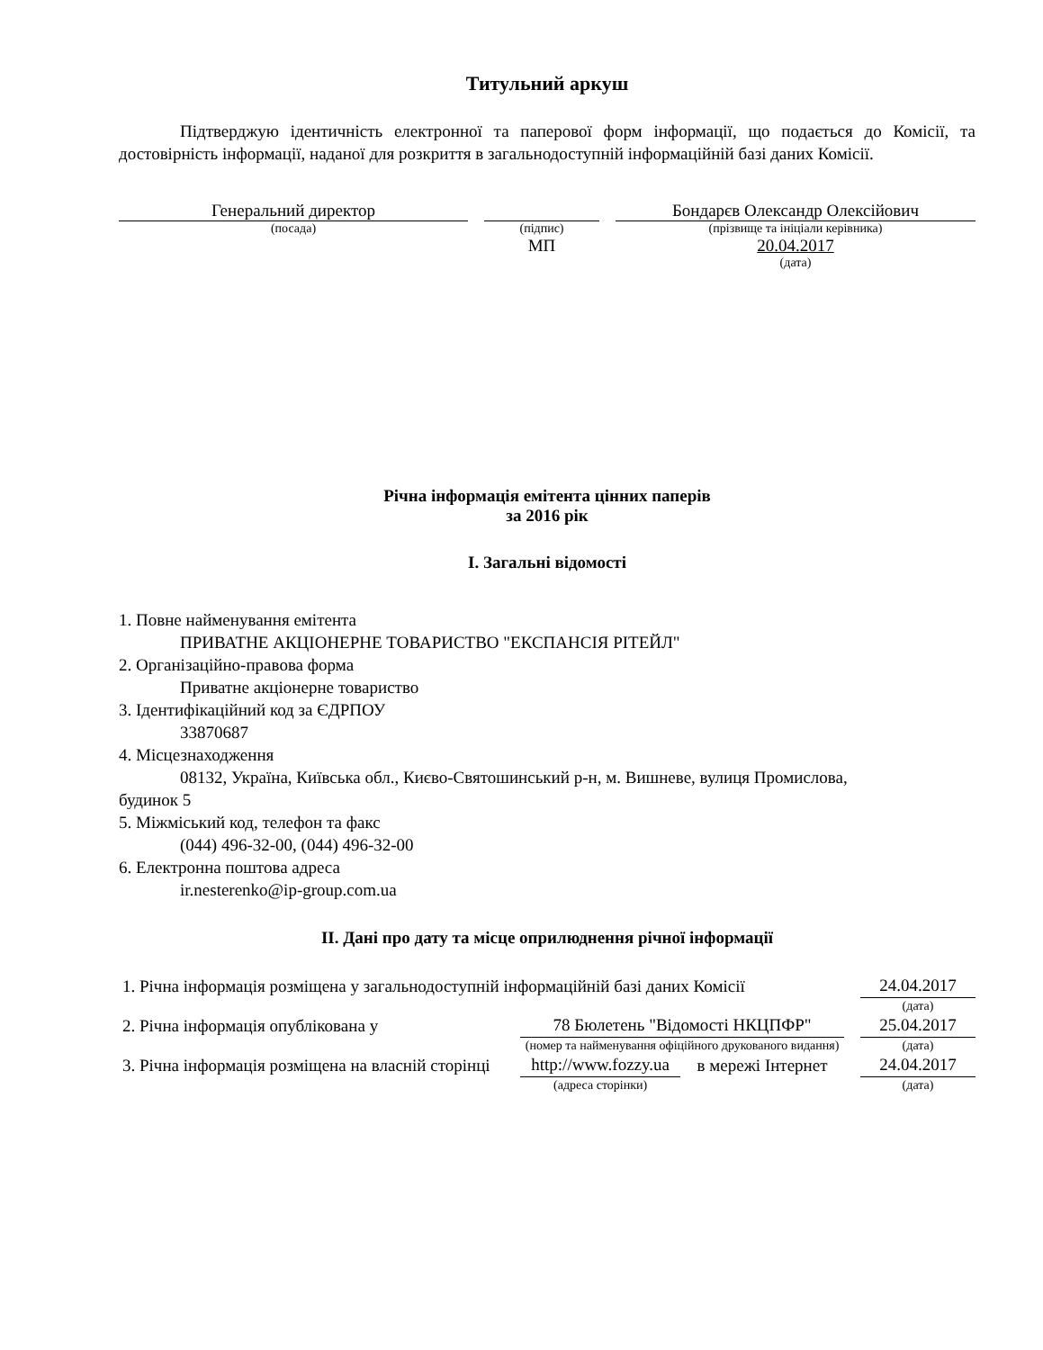Титульний аркуш
Підтверджую ідентичність електронної та паперової форм інформації, що подається до Комісії, та достовірність інформації, наданої для розкриття в загальнодоступній інформаційній базі даних Комісії.
| Генеральний директор | | | | Бондарєв Олександр Олексійович |
| (посада) | | (підпис) | | (прізвище та ініціали керівника) |
| | | МП | | 20.04.2017 |
| | | | | (дата) |
Річна інформація емітента цінних паперів
за 2016 рік
I. Загальні відомості
1. Повне найменування емітента
ПРИВАТНЕ АКЦIОНЕРНЕ ТОВАРИСТВО "ЕКСПАНСIЯ РIТЕЙЛ"
2. Організаційно-правова форма
Приватне акціонерне товариство
3. Ідентифікаційний код за ЄДРПОУ
33870687
4. Місцезнаходження
08132, Україна, Київська обл., Києво-Святошинський р-н, м. Вишневе, вулиця Промислова, будинок 5
5. Міжміський код, телефон та факс
(044) 496-32-00, (044) 496-32-00
6. Електронна поштова адреса
ir.nesterenko@ip-group.com.ua
II. Дані про дату та місце оприлюднення річної інформації
| 1. Річна інформація розміщена у загальнодоступній інформаційній базі даних Комісії | | | | | 24.04.2017 |
| | | | | | (дата) |
| 2. Річна інформація опублікована у | | 78 Бюлетень "Відомості НКЦПФР" | | | 25.04.2017 |
| | | (номер та найменування офіційного друкованого видання) | | | (дата) |
| 3. Річна інформація розміщена на власній сторінці | | http://www.fozzy.ua | в мережі Інтернет | | 24.04.2017 |
| | | (адреса сторінки) | | | (дата) |